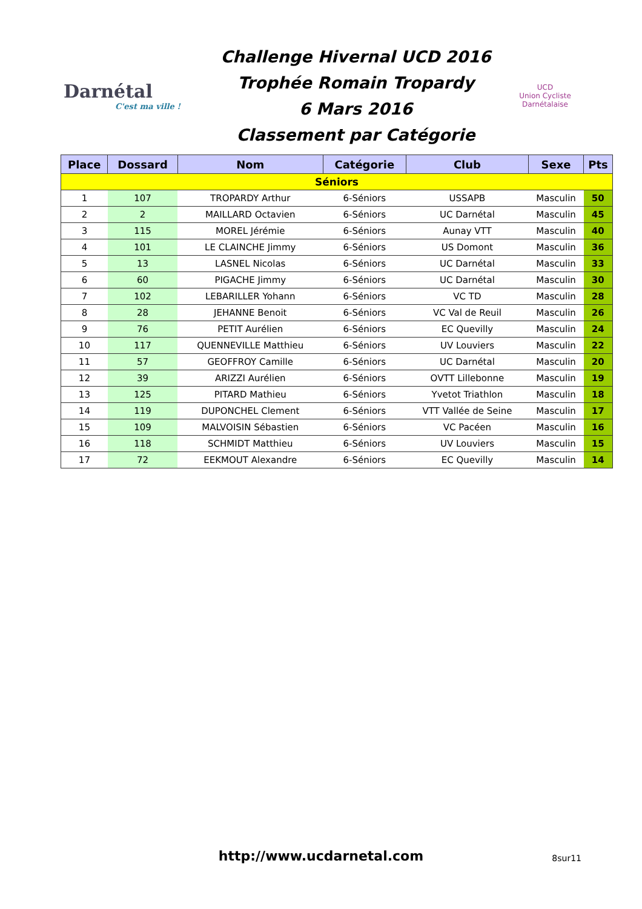Darnétal
C'est ma ville !
Challenge Hivernal UCD 2016
Trophée Romain Tropardy
6 Mars 2016
Classement par Catégorie
UCD
Union Cycliste Darnétalaise
| Place | Dossard | Nom | Catégorie | Club | Sexe | Pts |
| --- | --- | --- | --- | --- | --- | --- |
| Séniors | | | | | | |
| 1 | 107 | TROPARDY Arthur | 6-Séniors | USSAPB | Masculin | 50 |
| 2 | 2 | MAILLARD Octavien | 6-Séniors | UC Darnétal | Masculin | 45 |
| 3 | 115 | MOREL Jérémie | 6-Séniors | Aunay VTT | Masculin | 40 |
| 4 | 101 | LE CLAINCHE Jimmy | 6-Séniors | US Domont | Masculin | 36 |
| 5 | 13 | LASNEL Nicolas | 6-Séniors | UC Darnétal | Masculin | 33 |
| 6 | 60 | PIGACHE Jimmy | 6-Séniors | UC Darnétal | Masculin | 30 |
| 7 | 102 | LEBARILLER Yohann | 6-Séniors | VC TD | Masculin | 28 |
| 8 | 28 | JEHANNE Benoit | 6-Séniors | VC Val de Reuil | Masculin | 26 |
| 9 | 76 | PETIT Aurélien | 6-Séniors | EC Quevilly | Masculin | 24 |
| 10 | 117 | QUENNEVILLE Matthieu | 6-Séniors | UV Louviers | Masculin | 22 |
| 11 | 57 | GEOFFROY Camille | 6-Séniors | UC Darnétal | Masculin | 20 |
| 12 | 39 | ARIZZI Aurélien | 6-Séniors | OVTT Lillebonne | Masculin | 19 |
| 13 | 125 | PITARD Mathieu | 6-Séniors | Yvetot Triathlon | Masculin | 18 |
| 14 | 119 | DUPONCHEL Clement | 6-Séniors | VTT Vallée de Seine | Masculin | 17 |
| 15 | 109 | MALVOISIN Sébastien | 6-Séniors | VC Pacéen | Masculin | 16 |
| 16 | 118 | SCHMIDT Matthieu | 6-Séniors | UV Louviers | Masculin | 15 |
| 17 | 72 | EEKMOUT Alexandre | 6-Séniors | EC Quevilly | Masculin | 14 |
http://www.ucdarnetal.com
8sur11